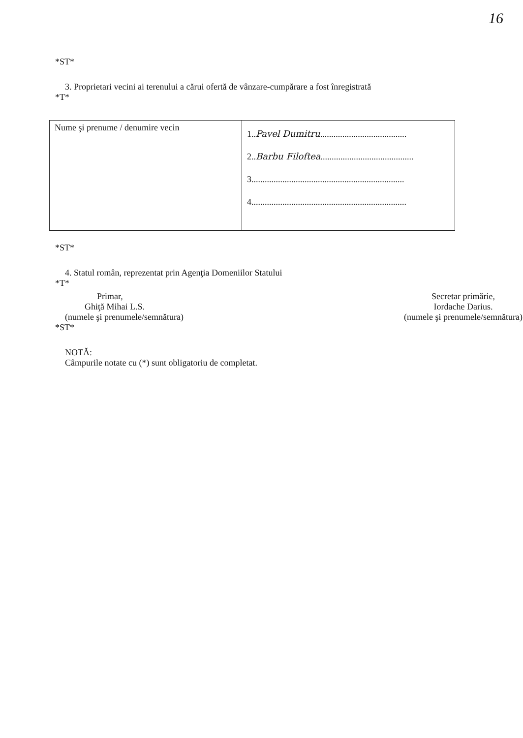16
*ST*
3. Proprietari vecini ai terenului a cărui ofertă de vânzare-cumpărare a fost înregistrată
*T*
| Nume şi prenume / denumire vecin | 1.. Pavel Dumitru ....................................... 2.. Barbu Filoftea .......................................... 3..................................................................... 4...................................................................... |
*ST*
4. Statul român, reprezentat prin Agenţia Domeniilor Statului
*T*
Primar,
Ghiţă Mihai L.S.
(numele şi prenumele/semnătura)
*ST*
NOTĂ:
Câmpurile notate cu (*) sunt obligatoriu de completat.
Secretar primărie,
Iordache Darius.
(numele şi prenumele/semnătura)